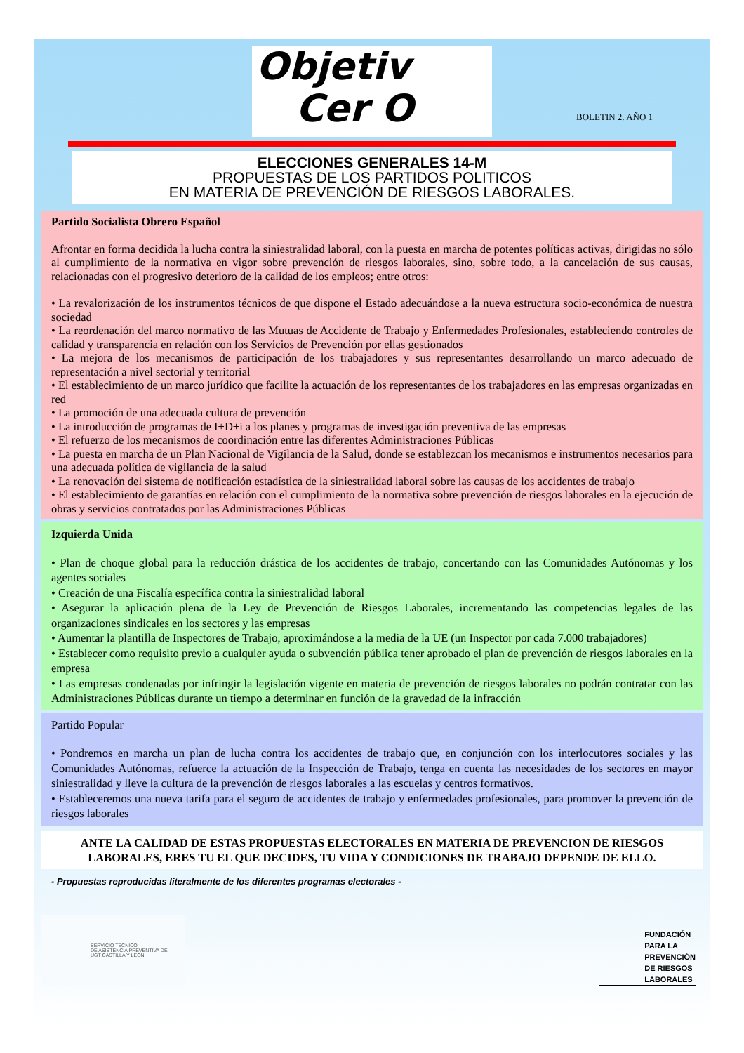Objetiv
Cer O
BOLETIN 2. AÑO 1
ELECCIONES GENERALES 14-M
PROPUESTAS DE LOS PARTIDOS POLITICOS
EN MATERIA DE PREVENCIÓN DE RIESGOS LABORALES.
Partido Socialista Obrero Español
Afrontar en forma decidida la lucha contra la siniestralidad laboral, con la puesta en marcha de potentes políticas activas, dirigidas no sólo al cumplimiento de la normativa en vigor sobre prevención de riesgos laborales, sino, sobre todo, a la cancelación de sus causas, relacionadas con el progresivo deterioro de la calidad de los empleos; entre otros:
• La revalorización de los instrumentos técnicos de que dispone el Estado adecuándose a la nueva estructura socio-económica de nuestra sociedad
• La reordenación del marco normativo de las Mutuas de Accidente de Trabajo y Enfermedades Profesionales, estableciendo controles de calidad y transparencia en relación con los Servicios de Prevención por ellas gestionados
• La mejora de los mecanismos de participación de los trabajadores y sus representantes desarrollando un marco adecuado de representación a nivel sectorial y territorial
• El establecimiento de un marco jurídico que facilite la actuación de los representantes de los trabajadores en las empresas organizadas en red
• La promoción de una adecuada cultura de prevención
• La introducción de programas de I+D+i a los planes y programas de investigación preventiva de las empresas
• El refuerzo de los mecanismos de coordinación entre las diferentes Administraciones Públicas
• La puesta en marcha de un Plan Nacional de Vigilancia de la Salud, donde se establezcan los mecanismos e instrumentos necesarios para una adecuada política de vigilancia de la salud
• La renovación del sistema de notificación estadística de la siniestralidad laboral sobre las causas de los accidentes de trabajo
• El establecimiento de garantías en relación con el cumplimiento de la normativa sobre prevención de riesgos laborales en la ejecución de obras y servicios contratados por las Administraciones Públicas
Izquierda Unida
• Plan de choque global para la reducción drástica de los accidentes de trabajo, concertando con las Comunidades Autónomas y los agentes sociales
• Creación de una Fiscalía específica contra la siniestralidad laboral
• Asegurar la aplicación plena de la Ley de Prevención de Riesgos Laborales, incrementando las competencias legales de las organizaciones sindicales en los sectores y las empresas
• Aumentar la plantilla de Inspectores de Trabajo, aproximándose a la media de la UE (un Inspector por cada 7.000 trabajadores)
• Establecer como requisito previo a cualquier ayuda o subvención pública tener aprobado el plan de prevención de riesgos laborales en la empresa
• Las empresas condenadas por infringir la legislación vigente en materia de prevención de riesgos laborales no podrán contratar con las Administraciones Públicas durante un tiempo a determinar en función de la gravedad de la infracción
Partido Popular
• Pondremos en marcha un plan de lucha contra los accidentes de trabajo que, en conjunción con los interlocutores sociales y las Comunidades Autónomas, refuerce la actuación de la Inspección de Trabajo, tenga en cuenta las necesidades de los sectores en mayor siniestralidad y lleve la cultura de la prevención de riesgos laborales a las escuelas y centros formativos.
• Estableceremos una nueva tarifa para el seguro de accidentes de trabajo y enfermedades profesionales, para promover la prevención de riesgos laborales
ANTE LA CALIDAD DE ESTAS PROPUESTAS ELECTORALES EN MATERIA DE PREVENCION DE RIESGOS LABORALES, ERES TU EL QUE DECIDES, TU VIDA Y CONDICIONES DE TRABAJO DEPENDE DE ELLO.
- Propuestas reproducidas literalmente de los diferentes programas electorales -
SERVICIO TÉCNICO
DE ASISTENCIA PREVENTIVA DE
UGT CASTILLA Y LEÓN
FUNDACIÓN
PARA LA
PREVENCIÓN
DE RIESGOS
LABORALES